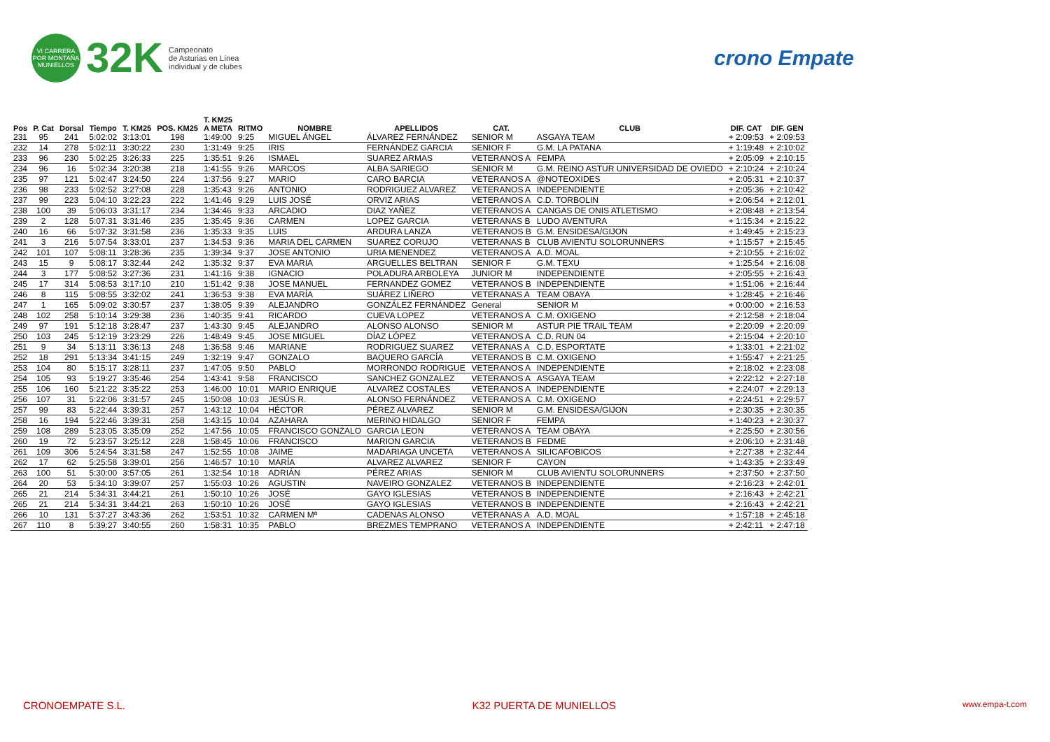VI CARRERA POR MONTAÑA MUNIELLOS
32K
Campeonato
de Asturias en Línea
individual y de clubes
crono Empate
| Pos | P. Cat | Dorsal | Tiempo | T. KM25 | POS. KM25 | T. KM25 A META | RITMO | NOMBRE | APELLIDOS | CAT. | CLUB | DIF. CAT | DIF. GEN |
| --- | --- | --- | --- | --- | --- | --- | --- | --- | --- | --- | --- | --- | --- |
| 231 | 95 | 241 | 5:02:02 | 3:13:01 | 198 | 1:49:00 | 9:25 | MIGUEL ÁNGEL | ÁLVAREZ FERNÁNDEZ | SENIOR M | ASGAYA TEAM | + 2:09:53 | + 2:09:53 |
| 232 | 14 | 278 | 5:02:11 | 3:30:22 | 230 | 1:31:49 | 9:25 | IRIS | FERNÁNDEZ GARCIA | SENIOR F | G.M. LA PATANA | + 1:19:48 | + 2:10:02 |
| 233 | 96 | 230 | 5:02:25 | 3:26:33 | 225 | 1:35:51 | 9:26 | ISMAEL | SUAREZ ARMAS | VETERANOS A | FEMPA | + 2:05:09 | + 2:10:15 |
| 234 | 96 | 16 | 5:02:34 | 3:20:38 | 218 | 1:41:55 | 9:26 | MARCOS | ALBA SARIEGO | SENIOR M | G.M. REINO ASTUR UNIVERSIDAD DE OVIEDO | + 2:10:24 | + 2:10:24 |
| 235 | 97 | 121 | 5:02:47 | 3:24:50 | 224 | 1:37:56 | 9:27 | MARIO | CARO BARCIA | VETERANOS A | @NOTEOXIDES | + 2:05:31 | + 2:10:37 |
| 236 | 98 | 233 | 5:02:52 | 3:27:08 | 228 | 1:35:43 | 9:26 | ANTONIO | RODRIGUEZ ALVAREZ | VETERANOS A | INDEPENDIENTE | + 2:05:36 | + 2:10:42 |
| 237 | 99 | 223 | 5:04:10 | 3:22:23 | 222 | 1:41:46 | 9:29 | LUIS JOSÉ | ORVIZ ARIAS | VETERANOS A | C.D. TORBOLIN | + 2:06:54 | + 2:12:01 |
| 238 | 100 | 39 | 5:06:03 | 3:31:17 | 234 | 1:34:46 | 9:33 | ARCADIO | DIAZ YAÑEZ | VETERANOS A | CANGAS DE ONIS ATLETISMO | + 2:08:48 | + 2:13:54 |
| 239 | 2 | 128 | 5:07:31 | 3:31:46 | 235 | 1:35:45 | 9:36 | CARMEN | LOPEZ GARCIA | VETERANAS B | LUDO AVENTURA | + 1:15:34 | + 2:15:22 |
| 240 | 16 | 66 | 5:07:32 | 3:31:58 | 236 | 1:35:33 | 9:35 | LUIS | ARDURA LANZA | VETERANOS B | G.M. ENSIDESA/GIJON | + 1:49:45 | + 2:15:23 |
| 241 | 3 | 216 | 5:07:54 | 3:33:01 | 237 | 1:34:53 | 9:36 | MARIA DEL CARMEN | SUAREZ CORUJO | VETERANAS B | CLUB AVIENTU SOLORUNNERS | + 1:15:57 | + 2:15:45 |
| 242 | 101 | 107 | 5:08:11 | 3:28:36 | 235 | 1:39:34 | 9:37 | JOSE ANTONIO | URIA MENENDEZ | VETERANOS A | A.D. MOAL | + 2:10:55 | + 2:16:02 |
| 243 | 15 | 9 | 5:08:17 | 3:32:44 | 242 | 1:35:32 | 9:37 | EVA MARIA | ARGUELLES BELTRAN | SENIOR F | G.M. TEXU | + 1:25:54 | + 2:16:08 |
| 244 | 3 | 177 | 5:08:52 | 3:27:36 | 231 | 1:41:16 | 9:38 | IGNACIO | POLADURA ARBOLEYA | JUNIOR M | INDEPENDIENTE | + 2:05:55 | + 2:16:43 |
| 245 | 17 | 314 | 5:08:53 | 3:17:10 | 210 | 1:51:42 | 9:38 | JOSE MANUEL | FERNANDEZ GOMEZ | VETERANOS B | INDEPENDIENTE | + 1:51:06 | + 2:16:44 |
| 246 | 8 | 115 | 5:08:55 | 3:32:02 | 241 | 1:36:53 | 9:38 | EVA MARÍA | SUÁREZ LIÑERO | VETERANAS A | TEAM OBAYA | + 1:28:45 | + 2:16:46 |
| 247 | 1 | 165 | 5:09:02 | 3:30:57 | 237 | 1:38:05 | 9:39 | ALEJANDRO | GONZÁLEZ FERNÁNDEZ | General | SENIOR M | + 0:00:00 | + 2:16:53 |
| 248 | 102 | 258 | 5:10:14 | 3:29:38 | 236 | 1:40:35 | 9:41 | RICARDO | CUEVA LOPEZ | VETERANOS A | C.M. OXIGENO | + 2:12:58 | + 2:18:04 |
| 249 | 97 | 191 | 5:12:18 | 3:28:47 | 237 | 1:43:30 | 9:45 | ALEJANDRO | ALONSO ALONSO | SENIOR M | ASTUR PIE TRAIL TEAM | + 2:20:09 | + 2:20:09 |
| 250 | 103 | 245 | 5:12:19 | 3:23:29 | 226 | 1:48:49 | 9:45 | JOSE MIGUEL | DÍAZ LÓPEZ | VETERANOS A | C.D. RUN 04 | + 2:15:04 | + 2:20:10 |
| 251 | 9 | 34 | 5:13:11 | 3:36:13 | 248 | 1:36:58 | 9:46 | MARIANE | RODRIGUEZ SUAREZ | VETERANAS A | C.D. ESPORTATE | + 1:33:01 | + 2:21:02 |
| 252 | 18 | 291 | 5:13:34 | 3:41:15 | 249 | 1:32:19 | 9:47 | GONZALO | BAQUERO GARCÍA | VETERANOS B | C.M. OXIGENO | + 1:55:47 | + 2:21:25 |
| 253 | 104 | 80 | 5:15:17 | 3:28:11 | 237 | 1:47:05 | 9:50 | PABLO | MORRONDO RODRIGUE | VETERANOS A | INDEPENDIENTE | + 2:18:02 | + 2:23:08 |
| 254 | 105 | 93 | 5:19:27 | 3:35:46 | 254 | 1:43:41 | 9:58 | FRANCISCO | SANCHEZ GONZALEZ | VETERANOS A | ASGAYA TEAM | + 2:22:12 | + 2:27:18 |
| 255 | 106 | 160 | 5:21:22 | 3:35:22 | 253 | 1:46:00 | 10:01 | MARIO ENRIQUE | ALVAREZ COSTALES | VETERANOS A | INDEPENDIENTE | + 2:24:07 | + 2:29:13 |
| 256 | 107 | 31 | 5:22:06 | 3:31:57 | 245 | 1:50:08 | 10:03 | JESÚS R. | ALONSO FERNÁNDEZ | VETERANOS A | C.M. OXIGENO | + 2:24:51 | + 2:29:57 |
| 257 | 99 | 83 | 5:22:44 | 3:39:31 | 257 | 1:43:12 | 10:04 | HÉCTOR | PÉREZ ALVAREZ | SENIOR M | G.M. ENSIDESA/GIJON | + 2:30:35 | + 2:30:35 |
| 258 | 16 | 194 | 5:22:46 | 3:39:31 | 258 | 1:43:15 | 10:04 | AZAHARA | MERINO HIDALGO | SENIOR F | FEMPA | + 1:40:23 | + 2:30:37 |
| 259 | 108 | 289 | 5:23:05 | 3:35:09 | 252 | 1:47:56 | 10:05 | FRANCISCO GONZALO | GARCIA LEON | VETERANOS A | TEAM OBAYA | + 2:25:50 | + 2:30:56 |
| 260 | 19 | 72 | 5:23:57 | 3:25:12 | 228 | 1:58:45 | 10:06 | FRANCISCO | MARION GARCIA | VETERANOS B | FEDME | + 2:06:10 | + 2:31:48 |
| 261 | 109 | 306 | 5:24:54 | 3:31:58 | 247 | 1:52:55 | 10:08 | JAIME | MADARIAGA UNCETA | VETERANOS A | SILICAFOBICOS | + 2:27:38 | + 2:32:44 |
| 262 | 17 | 62 | 5:25:58 | 3:39:01 | 256 | 1:46:57 | 10:10 | MARÍA | ALVAREZ ALVAREZ | SENIOR F | CAYON | + 1:43:35 | + 2:33:49 |
| 263 | 100 | 51 | 5:30:00 | 3:57:05 | 261 | 1:32:54 | 10:18 | ADRIÁN | PÉREZ ARIAS | SENIOR M | CLUB AVIENTU SOLORUNNERS | + 2:37:50 | + 2:37:50 |
| 264 | 20 | 53 | 5:34:10 | 3:39:07 | 257 | 1:55:03 | 10:26 | AGUSTIN | NAVEIRO GONZALEZ | VETERANOS B | INDEPENDIENTE | + 2:16:23 | + 2:42:01 |
| 265 | 21 | 214 | 5:34:31 | 3:44:21 | 261 | 1:50:10 | 10:26 | JOSÉ | GAYO IGLESIAS | VETERANOS B | INDEPENDIENTE | + 2:16:43 | + 2:42:21 |
| 265 | 21 | 214 | 5:34:31 | 3:44:21 | 263 | 1:50:10 | 10:26 | JOSÉ | GAYO IGLESIAS | VETERANOS B | INDEPENDIENTE | + 2:16:43 | + 2:42:21 |
| 266 | 10 | 131 | 5:37:27 | 3:43:36 | 262 | 1:53:51 | 10:32 | CARMEN Mª | CADENAS ALONSO | VETERANAS A | A.D. MOAL | + 1:57:18 | + 2:45:18 |
| 267 | 110 | 8 | 5:39:27 | 3:40:55 | 260 | 1:58:31 | 10:35 | PABLO | BREZMES TEMPRANO | VETERANOS A | INDEPENDIENTE | + 2:42:11 | + 2:47:18 |
CRONOEMPATE S.L. K32 PUERTA DE MUNIELLOS www.empa-t.com